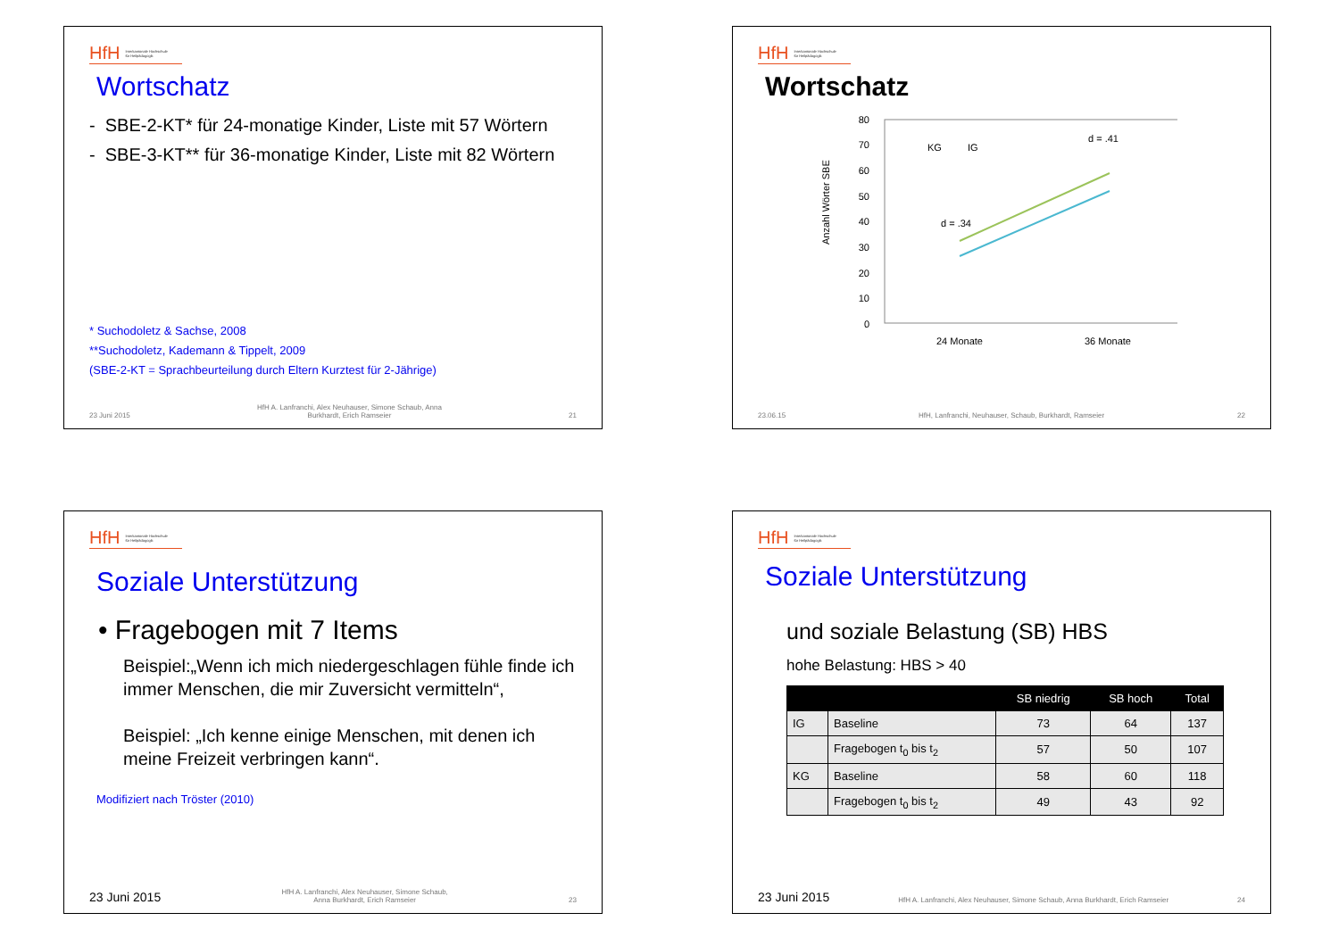HfH Interkantonale Hochschule
für Heilpädagogik
Wortschatz
- SBE-2-KT* für 24-monatige Kinder, Liste mit 57 Wörtern
- SBE-3-KT** für 36-monatige Kinder, Liste mit 82 Wörtern
* Suchodoletz & Sachse, 2008
**Suchodoletz, Kademann & Tippelt, 2009
(SBE-2-KT = Sprachbeurteilung durch Eltern Kurztest für 2-Jährige)
23 Juni 2015 HfH A. Lanfranchi, Alex Neuhauser, Simone Schaub, Anna
Burkhardt, Erich Ramseier 21
HfH Interkantonale Hochschule
für Heilpädagogik
Wortschatz
Anzahl Wörter SBE
80
70
60
50
40
30
20
10
0
KG
IG
d = .34
d = .41
24 Monate
36 Monate
23.06.15 HfH, Lanfranchi, Neuhauser, Schaub, Burkhardt, Ramseier 22
HfH Interkantonale Hochschule
für Heilpädagogik
Soziale Unterstützung
• Fragebogen mit 7 Items
Beispiel:„Wenn ich mich niedergeschlagen fühle finde ich immer Menschen, die mir Zuversicht vermitteln“,
Beispiel: „Ich kenne einige Menschen, mit denen ich meine Freizeit verbringen kann“.
Modifiziert nach Tröster (2010)
23 Juni 2015 HfH A. Lanfranchi, Alex Neuhauser, Simone Schaub,
Anna Burkhardt, Erich Ramseier 23
HfH Interkantonale Hochschule
für Heilpädagogik
Soziale Unterstützung
und soziale Belastung (SB) HBS
hohe Belastung: HBS > 40
| | | SB niedrig | SB hoch | Total |
| --- | --- | --- | --- | --- |
| IG | Baseline | 73 | 64 | 137 |
| | Fragebogen t<sub>0</sub> bis t<sub>2</sub> | 57 | 50 | 107 |
| KG | Baseline | 58 | 60 | 118 |
| | Fragebogen t<sub>0</sub> bis t<sub>2</sub> | 49 | 43 | 92 |
23 Juni 2015 HfH A. Lanfranchi, Alex Neuhauser, Simone Schaub, Anna Burkhardt, Erich Ramseier 24